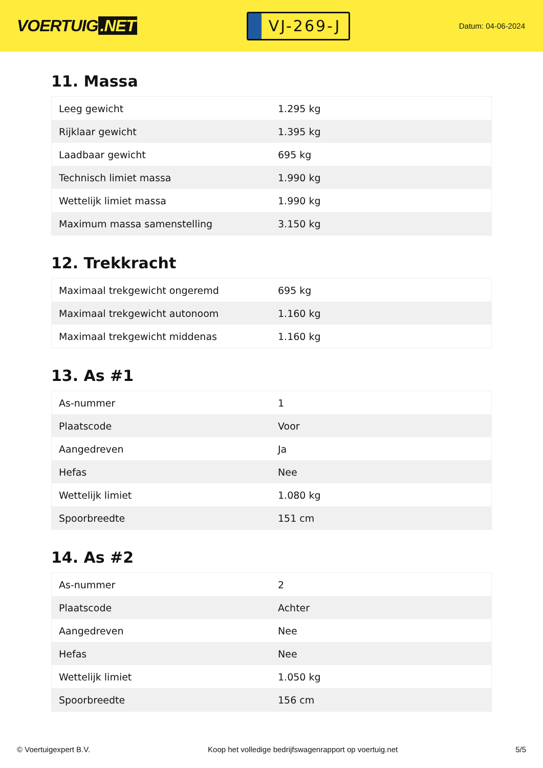VOERTUIG.NET
VJ-269-J
Datum: 04-06-2024
11. Massa
| Leeg gewicht | 1.295 kg |
| Rijklaar gewicht | 1.395 kg |
| Laadbaar gewicht | 695 kg |
| Technisch limiet massa | 1.990 kg |
| Wettelijk limiet massa | 1.990 kg |
| Maximum massa samenstelling | 3.150 kg |
12. Trekkracht
| Maximaal trekgewicht ongeremd | 695 kg |
| Maximaal trekgewicht autonoom | 1.160 kg |
| Maximaal trekgewicht middenas | 1.160 kg |
13. As #1
| As-nummer | 1 |
| Plaatscode | Voor |
| Aangedreven | Ja |
| Hefas | Nee |
| Wettelijk limiet | 1.080 kg |
| Spoorbreedte | 151 cm |
14. As #2
| As-nummer | 2 |
| Plaatscode | Achter |
| Aangedreven | Nee |
| Hefas | Nee |
| Wettelijk limiet | 1.050 kg |
| Spoorbreedte | 156 cm |
© Voertuigexpert B.V. Koop het volledige bedrijfswagenrapport op voertuig.net 5/5